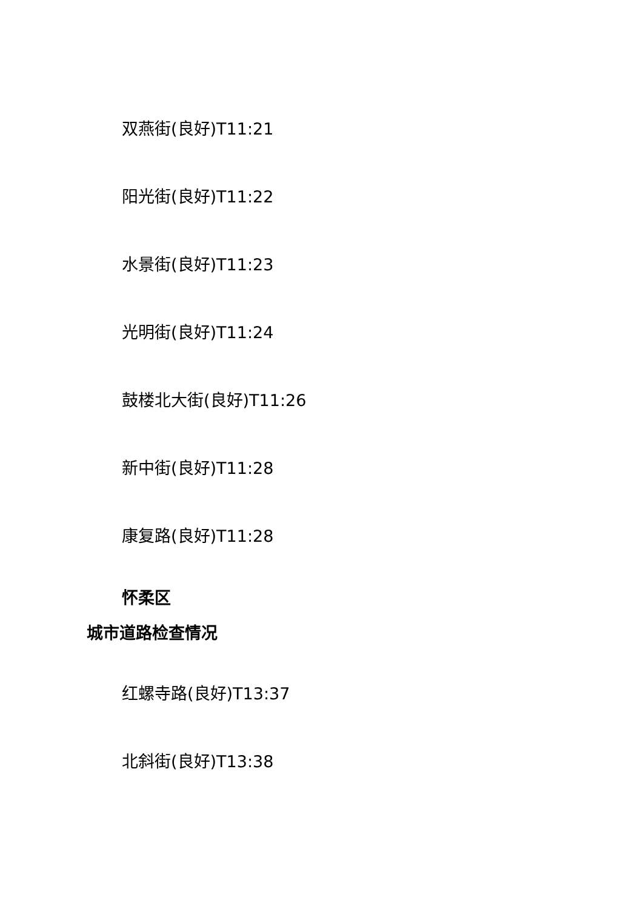双燕街(良好)T11:21
阳光街(良好)T11:22
水景街(良好)T11:23
光明街(良好)T11:24
鼓楼北大街(良好)T11:26
新中街(良好)T11:28
康复路(良好)T11:28
怀柔区
城市道路检查情况
红螺寺路(良好)T13:37
北斜街(良好)T13:38